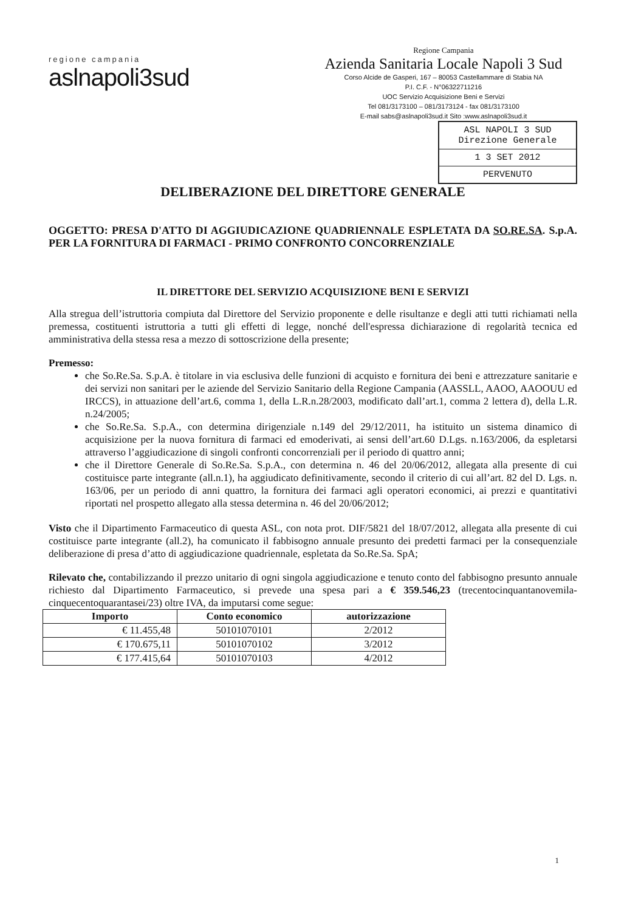regione campania
aslnapoli3sud
Regione Campania
Azienda Sanitaria Locale Napoli 3 Sud
Corso Alcide de Gasperi, 167 – 80053 Castellammare di Stabia NA
P.I. C.F. - N°06322711216
UOC Servizio Acquisizione Beni e Servizi
Tel 081/3173100 – 081/3173124 - fax 081/3173100
E-mail sabs@aslnapoli3sud.it Sito :www.aslnapoli3sud.it
ASL NAPOLI 3 SUD
Direzione Generale
1 3 SET 2012
PERVENUTO
DELIBERAZIONE DEL DIRETTORE GENERALE
OGGETTO: PRESA D'ATTO DI AGGIUDICAZIONE QUADRIENNALE ESPLETATA DA SO.RE.SA. S.p.A. PER LA FORNITURA DI FARMACI - PRIMO CONFRONTO CONCORRENZIALE
IL DIRETTORE DEL SERVIZIO ACQUISIZIONE BENI E SERVIZI
Alla stregua dell’istruttoria compiuta dal Direttore del Servizio proponente e delle risultanze e degli atti tutti richiamati nella premessa, costituenti istruttoria a tutti gli effetti di legge, nonché dell'espressa dichiarazione di regolarità tecnica ed amministrativa della stessa resa a mezzo di sottoscrizione della presente;
Premesso:
che So.Re.Sa. S.p.A. è titolare in via esclusiva delle funzioni di acquisto e fornitura dei beni e attrezzature sanitarie e dei servizi non sanitari per le aziende del Servizio Sanitario della Regione Campania (AASSLL, AAOO, AAOOUU ed IRCCS), in attuazione dell’art.6, comma 1, della L.R.n.28/2003, modificato dall’art.1, comma 2 lettera d), della L.R. n.24/2005;
che So.Re.Sa. S.p.A., con determina dirigenziale n.149 del 29/12/2011, ha istituito un sistema dinamico di acquisizione per la nuova fornitura di farmaci ed emoderivati, ai sensi dell’art.60 D.Lgs. n.163/2006, da espletarsi attraverso l’aggiudicazione di singoli confronti concorrenziali per il periodo di quattro anni;
che il Direttore Generale di So.Re.Sa. S.p.A., con determina n. 46 del 20/06/2012, allegata alla presente di cui costituisce parte integrante (all.n.1), ha aggiudicato definitivamente, secondo il criterio di cui all’art. 82 del D. Lgs. n. 163/06, per un periodo di anni quattro, la fornitura dei farmaci agli operatori economici, ai prezzi e quantitativi riportati nel prospetto allegato alla stessa determina n. 46 del 20/06/2012;
Visto che il Dipartimento Farmaceutico di questa ASL, con nota prot. DIF/5821 del 18/07/2012, allegata alla presente di cui costituisce parte integrante (all.2), ha comunicato il fabbisogno annuale presunto dei predetti farmaci per la consequenziale deliberazione di presa d’atto di aggiudicazione quadriennale, espletata da So.Re.Sa. SpA;
Rilevato che, contabilizzando il prezzo unitario di ogni singola aggiudicazione e tenuto conto del fabbisogno presunto annuale richiesto dal Dipartimento Farmaceutico, si prevede una spesa pari a € 359.546,23 (trecentocinquantanovemila-cinquecentoquarantasei/23) oltre IVA, da imputarsi come segue:
| Importo | Conto economico | autorizzazione |
| --- | --- | --- |
| € 11.455,48 | 50101070101 | 2/2012 |
| € 170.675,11 | 50101070102 | 3/2012 |
| € 177.415,64 | 50101070103 | 4/2012 |
1